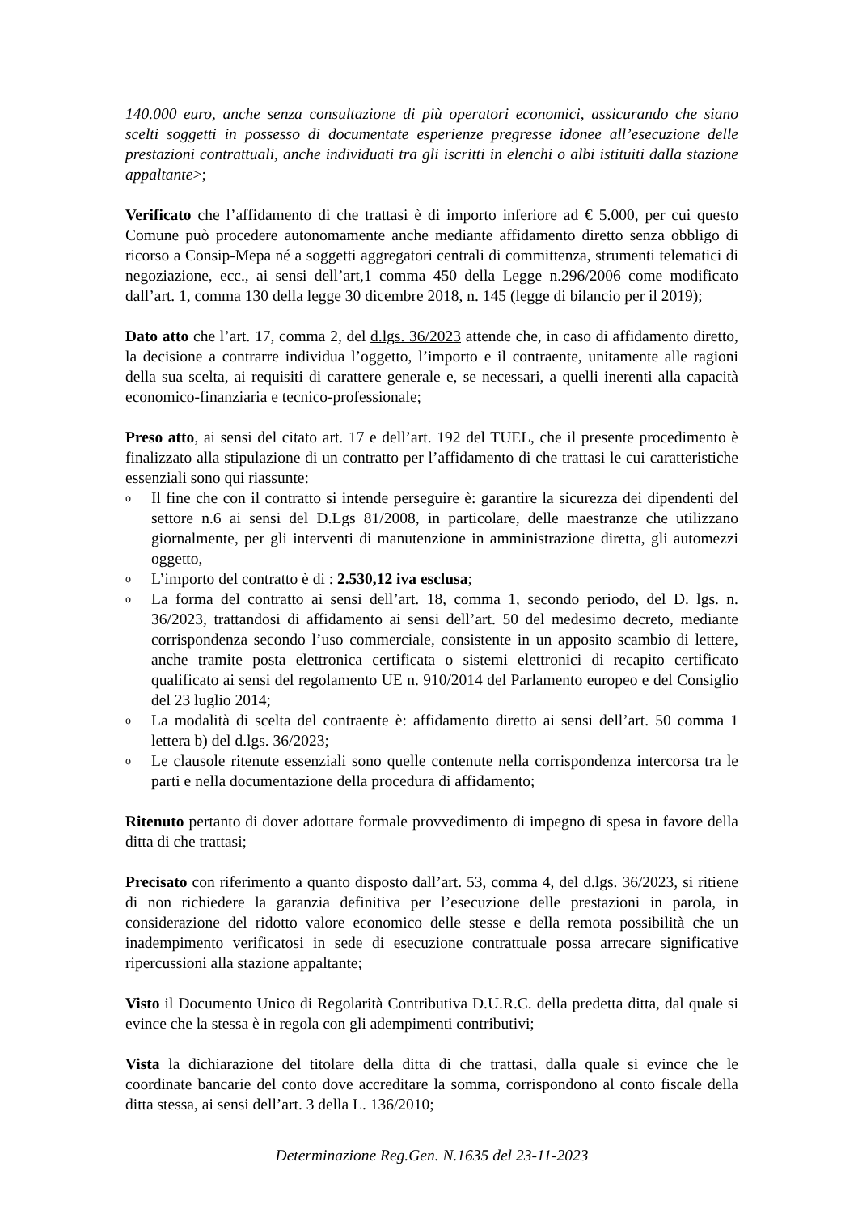140.000 euro, anche senza consultazione di più operatori economici, assicurando che siano scelti soggetti in possesso di documentate esperienze pregresse idonee all’esecuzione delle prestazioni contrattuali, anche individuati tra gli iscritti in elenchi o albi istituiti dalla stazione appaltante>;
Verificato che l’affidamento di che trattasi è di importo inferiore ad € 5.000, per cui questo Comune può procedere autonomamente anche mediante affidamento diretto senza obbligo di ricorso a Consip-Mepa né a soggetti aggregatori centrali di committenza, strumenti telematici di negoziazione, ecc., ai sensi dell’art,1 comma 450 della Legge n.296/2006 come modificato dall’art. 1, comma 130 della legge 30 dicembre 2018, n. 145 (legge di bilancio per il 2019);
Dato atto che l’art. 17, comma 2, del d.lgs. 36/2023 attende che, in caso di affidamento diretto, la decisione a contrarre individua l’oggetto, l’importo e il contraente, unitamente alle ragioni della sua scelta, ai requisiti di carattere generale e, se necessari, a quelli inerenti alla capacità economico-finanziaria e tecnico-professionale;
Preso atto, ai sensi del citato art. 17 e dell’art. 192 del TUEL, che il presente procedimento è finalizzato alla stipulazione di un contratto per l’affidamento di che trattasi le cui caratteristiche essenziali sono qui riassunte:
o Il fine che con il contratto si intende perseguire è: garantire la sicurezza dei dipendenti del settore n.6 ai sensi del D.Lgs 81/2008, in particolare, delle maestranze che utilizzano giornalmente, per gli interventi di manutenzione in amministrazione diretta, gli automezzi oggetto,
o L’importo del contratto è di : 2.530,12 iva esclusa;
o La forma del contratto ai sensi dell’art. 18, comma 1, secondo periodo, del D. lgs. n. 36/2023, trattandosi di affidamento ai sensi dell’art. 50 del medesimo decreto, mediante corrispondenza secondo l’uso commerciale, consistente in un apposito scambio di lettere, anche tramite posta elettronica certificata o sistemi elettronici di recapito certificato qualificato ai sensi del regolamento UE n. 910/2014 del Parlamento europeo e del Consiglio del 23 luglio 2014;
o La modalità di scelta del contraente è: affidamento diretto ai sensi dell’art. 50 comma 1 lettera b) del d.lgs. 36/2023;
o Le clausole ritenute essenziali sono quelle contenute nella corrispondenza intercorsa tra le parti e nella documentazione della procedura di affidamento;
Ritenuto pertanto di dover adottare formale provvedimento di impegno di spesa in favore della ditta di che trattasi;
Precisato con riferimento a quanto disposto dall’art. 53, comma 4, del d.lgs. 36/2023, si ritiene di non richiedere la garanzia definitiva per l’esecuzione delle prestazioni in parola, in considerazione del ridotto valore economico delle stesse e della remota possibilità che un inadempimento verificatosi in sede di esecuzione contrattuale possa arrecare significative ripercussioni alla stazione appaltante;
Visto il Documento Unico di Regolarità Contributiva D.U.R.C. della predetta ditta, dal quale si evince che la stessa è in regola con gli adempimenti contributivi;
Vista la dichiarazione del titolare della ditta di che trattasi, dalla quale si evince che le coordinate bancarie del conto dove accreditare la somma, corrispondono al conto fiscale della ditta stessa, ai sensi dell’art. 3 della L. 136/2010;
Determinazione Reg.Gen. N.1635 del 23-11-2023